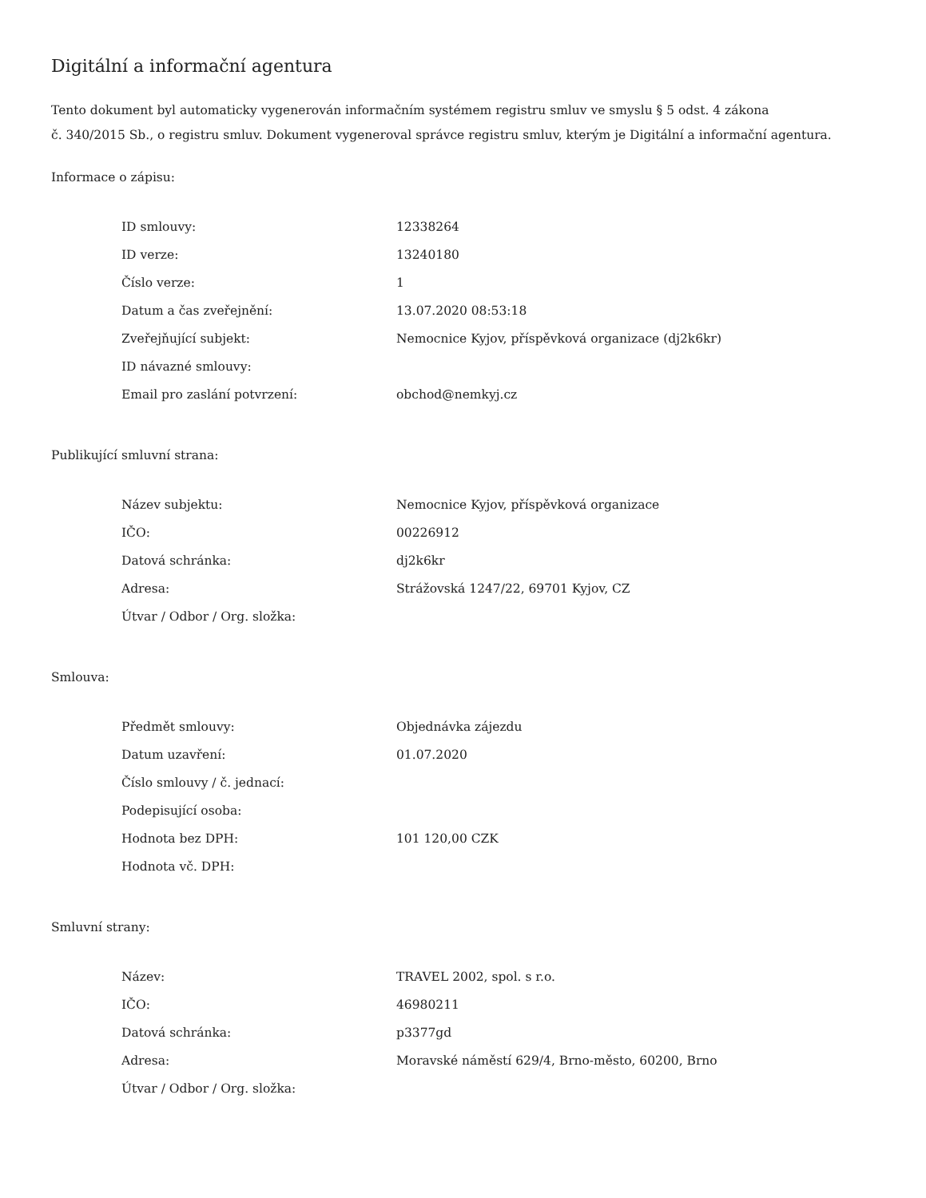Digitální a informační agentura
Tento dokument byl automaticky vygenerován informačním systémem registru smluv ve smyslu § 5 odst. 4 zákona
č. 340/2015 Sb., o registru smluv. Dokument vygeneroval správce registru smluv, kterým je Digitální a informační agentura.
Informace o zápisu:
| ID smlouvy: | 12338264 |
| ID verze: | 13240180 |
| Číslo verze: | 1 |
| Datum a čas zveřejnění: | 13.07.2020 08:53:18 |
| Zveřejňující subjekt: | Nemocnice Kyjov, příspěvková organizace (dj2k6kr) |
| ID návazné smlouvy: | |
| Email pro zaslání potvrzení: | obchod@nemkyj.cz |
Publikující smluvní strana:
| Název subjektu: | Nemocnice Kyjov, příspěvková organizace |
| IČO: | 00226912 |
| Datová schránka: | dj2k6kr |
| Adresa: | Strážovská 1247/22, 69701 Kyjov, CZ |
| Útvar / Odbor / Org. složka: | |
Smlouva:
| Předmět smlouvy: | Objednávka zájezdu |
| Datum uzavření: | 01.07.2020 |
| Číslo smlouvy / č. jednací: | |
| Podepisující osoba: | |
| Hodnota bez DPH: | 101 120,00 CZK |
| Hodnota vč. DPH: | |
Smluvní strany:
| Název: | TRAVEL 2002, spol. s r.o. |
| IČO: | 46980211 |
| Datová schránka: | p3377gd |
| Adresa: | Moravské náměstí 629/4, Brno-město, 60200, Brno |
| Útvar / Odbor / Org. složka: | |